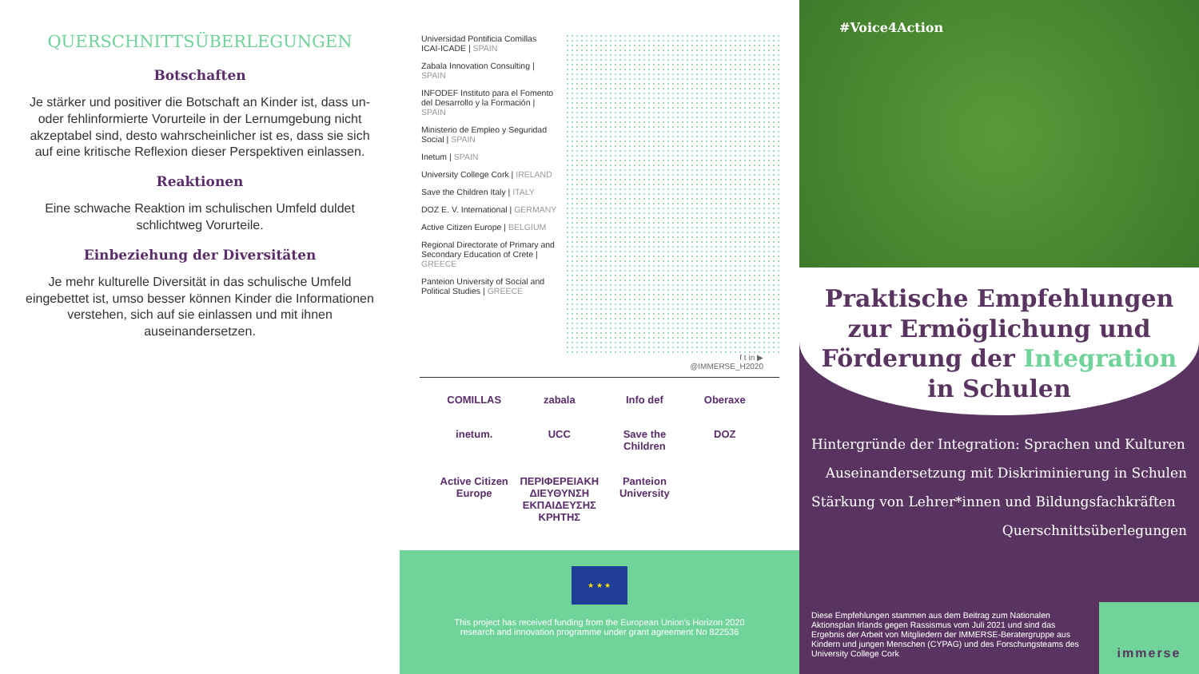QUERSCHNITTSÜBERLEGUNGEN
Botschaften
Je stärker und positiver die Botschaft an Kinder ist, dass un- oder fehlinformierte Vorurteile in der Lernumgebung nicht akzeptabel sind, desto wahrscheinlicher ist es, dass sie sich auf eine kritische Reflexion dieser Perspektiven einlassen.
Reaktionen
Eine schwache Reaktion im schulischen Umfeld duldet schlichtweg Vorurteile.
Einbeziehung der Diversitäten
Je mehr kulturelle Diversität in das schulische Umfeld eingebettet ist, umso besser können Kinder die Informationen verstehen, sich auf sie einlassen und mit ihnen auseinandersetzen.
Universidad Pontificia Comillas ICAI-ICADE | SPAIN
Zabala Innovation Consulting | SPAIN
INFODEF Instituto para el Fomento del Desarrollo y la Formación | SPAIN
Ministerio de Empleo y Seguridad Social | SPAIN
Inetum | SPAIN
University College Cork | IRELAND
Save the Children Italy | ITALY
DOZ E. V. International | GERMANY
Active Citizen Europe | BELGIUM
Regional Directorate of Primary and Secondary Education of Crete | GREECE
Panteion University of Social and Political Studies | GREECE
f t in ▶
@IMMERSE_H2020
COMILLAS
zabala
Info def
Oberaxe
inetum.
UCC
Save the Children
DOZ
Active Citizen Europe
ΠΕΡΙΦΕΡΕΙΑΚΗ ΔΙΕΥΘΥΝΣΗ ΕΚΠΑΙΔΕΥΣΗΣ ΚΡΗΤΗΣ
Panteion University
★ ★ ★
This project has received funding from the European Union's Horizon 2020
research and innovation programme under grant agreement No 822536
#Voice4Action
Praktische Empfehlungen zur Ermöglichung und Förderung der Integration in Schulen
Hintergründe der Integration: Sprachen und Kulturen
Auseinandersetzung mit Diskriminierung in Schulen
Stärkung von Lehrer*innen und Bildungsfachkräften
Querschnittsüberlegungen
Diese Empfehlungen stammen aus dem Beitrag zum Nationalen Aktionsplan Irlands gegen Rassismus vom Juli 2021 und sind das Ergebnis der Arbeit von Mitgliedern der IMMERSE-Beratergruppe aus Kindern und jungen Menschen (CYPAG) und des Forschungsteams des University College Cork
immerse